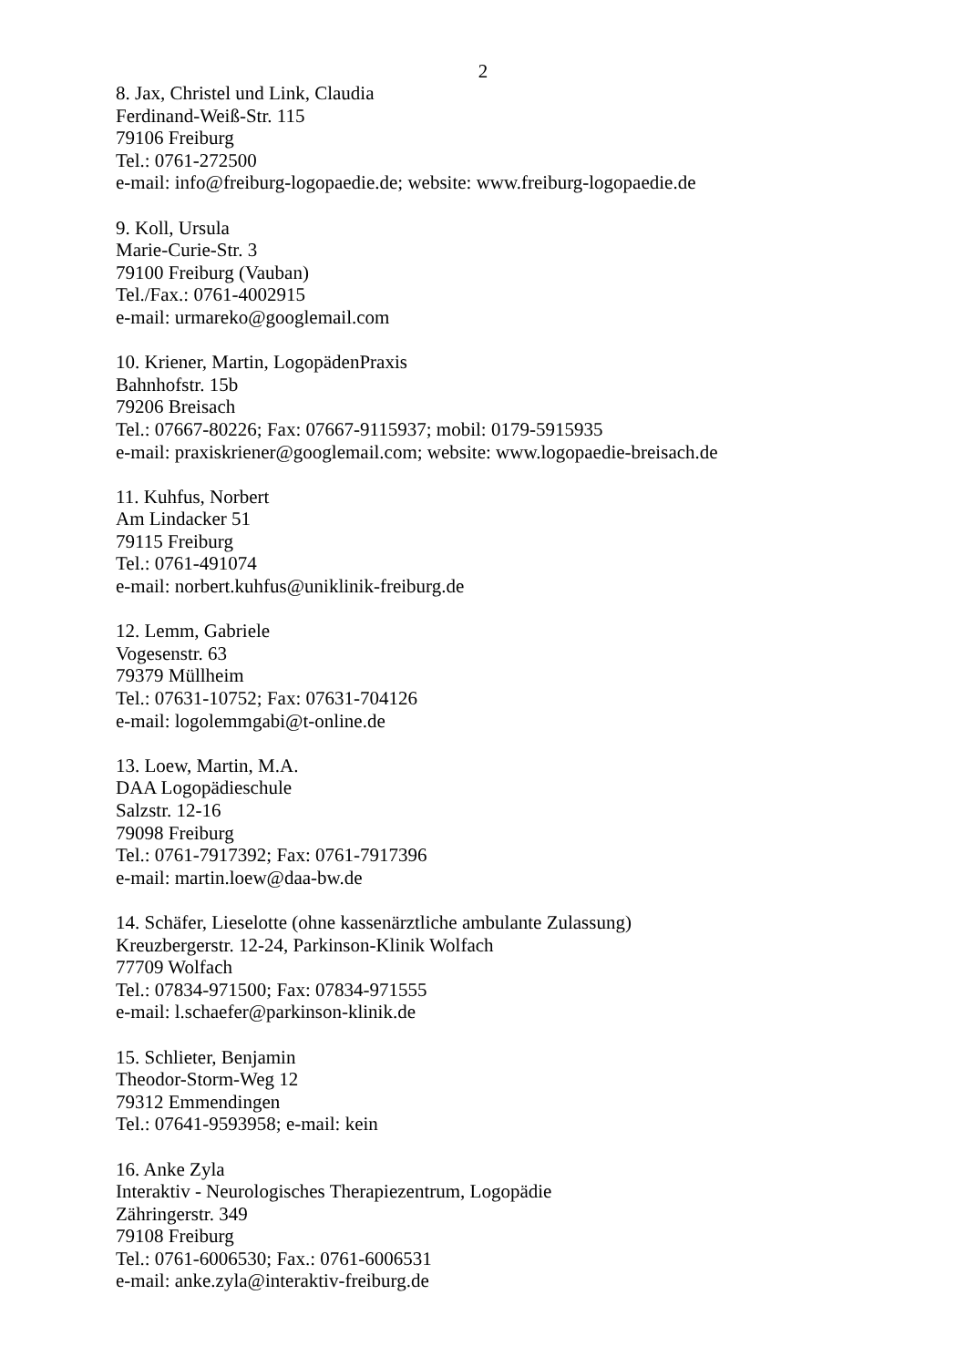2
8. Jax, Christel und Link, Claudia
Ferdinand-Weiß-Str. 115
79106 Freiburg
Tel.: 0761-272500
e-mail: info@freiburg-logopaedie.de; website: www.freiburg-logopaedie.de
9. Koll, Ursula
Marie-Curie-Str. 3
79100 Freiburg (Vauban)
Tel./Fax.: 0761-4002915
e-mail: urmareko@googlemail.com
10. Kriener, Martin, LogopädenPraxis
Bahnhofstr. 15b
79206 Breisach
Tel.: 07667-80226; Fax: 07667-9115937; mobil: 0179-5915935
e-mail: praxiskriener@googlemail.com; website: www.logopaedie-breisach.de
11. Kuhfus, Norbert
Am Lindacker 51
79115 Freiburg
Tel.: 0761-491074
e-mail: norbert.kuhfus@uniklinik-freiburg.de
12. Lemm, Gabriele
Vogesenstr. 63
79379 Müllheim
Tel.: 07631-10752; Fax: 07631-704126
e-mail: logolemmgabi@t-online.de
13. Loew, Martin, M.A.
DAA Logopädieschule
Salzstr. 12-16
79098 Freiburg
Tel.: 0761-7917392; Fax: 0761-7917396
e-mail: martin.loew@daa-bw.de
14. Schäfer, Lieselotte (ohne kassenärztliche ambulante Zulassung)
Kreuzbergerstr. 12-24, Parkinson-Klinik Wolfach
77709 Wolfach
Tel.: 07834-971500; Fax: 07834-971555
e-mail: l.schaefer@parkinson-klinik.de
15. Schlieter, Benjamin
Theodor-Storm-Weg 12
79312 Emmendingen
Tel.: 07641-9593958; e-mail: kein
16. Anke Zyla
Interaktiv - Neurologisches Therapiezentrum, Logopädie
Zähringerstr. 349
79108 Freiburg
Tel.: 0761-6006530; Fax.: 0761-6006531
e-mail: anke.zyla@interaktiv-freiburg.de